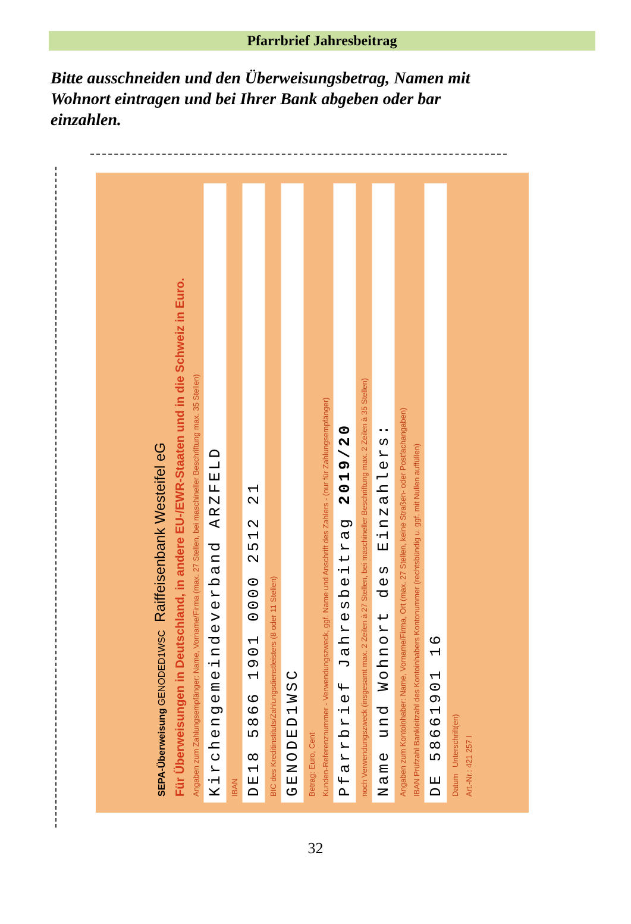Pfarrbrief Jahresbeitrag
Bitte ausschneiden und den Überweisungsbetrag, Namen mit Wohnort eintragen und bei Ihrer Bank abgeben oder bar einzahlen.
SEPA-Überweisung GENODED1WSC Raiffeisenbank Westeifel eG
Für Überweisungen in Deutschland, in andere EU-/EWR-Staaten und in die Schweiz in Euro.
Angaben zum Zahlungsempfänger: Name, Vorname/Firma (max. 27 Stellen, bei maschineller Beschriftung max. 35 Stellen)
Kirchengemeindeverband ARZFELD
IBAN
DE18 5866 1901 0000 2512 21
BIC des Kreditinstituts/Zahlungsdienstleisters (8 oder 11 Stellen)
GENODED1WSC
Betrag: Euro, Cent
Kunden-Referenznummer - Verwendungszweck, ggf. Name und Anschrift des Zahlers - (nur für Zahlungsempfänger)
Pfarrbrief Jahresbeitrag 2019/20
noch Verwendungszweck (insgesamt max. 2 Zeilen à 27 Stellen, bei maschineller Beschriftung max. 2 Zeilen à 35 Stellen)
Name und Wohnort des Einzahlers:
Angaben zum Kontoinhaber: Name, Vorname/Firma, Ort (max. 27 Stellen, keine Straßen- oder Postfachangaben)
IBAN Prüfzahl Bankleitzahl des Kontoinhabers Kontonummer (rechtsbündig u. ggf. mit Nullen auffüllen)
DE 58661901 16
Datum Unterschrift(en)
Art.-Nr.: 421 257 I
32